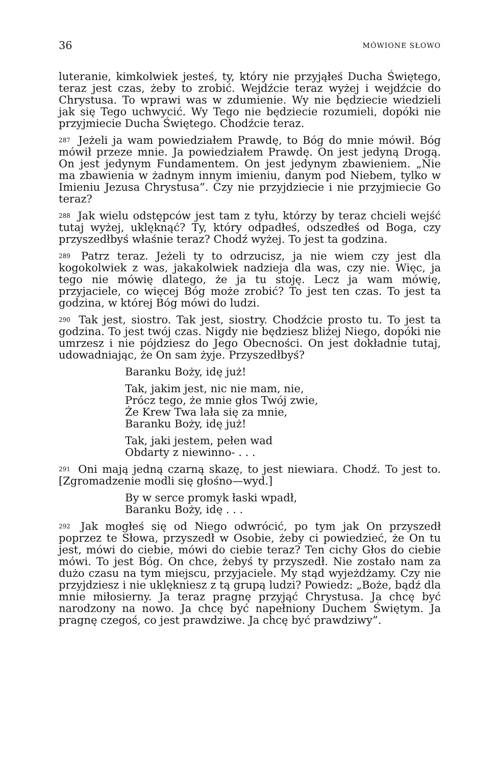36 MÓWIONE SŁOWO
luteranie, kimkolwiek jesteś, ty, który nie przyjąłeś Ducha Świętego, teraz jest czas, żeby to zrobić. Wejdźcie teraz wyżej i wejdźcie do Chrystusa. To wprawi was w zdumienie. Wy nie będziecie wiedzieli jak się Tego uchwycić. Wy Tego nie będziecie rozumieli, dopóki nie przyjmiecie Ducha Świętego. Chodźcie teraz.
<sup>287</sup> Jeżeli ja wam powiedziałem Prawdę, to Bóg do mnie mówił. Bóg mówił przeze mnie. Ja powiedziałem Prawdę. On jest jedyną Drogą. On jest jedynym Fundamentem. On jest jedynym zbawieniem. „Nie ma zbawienia w żadnym innym imieniu, danym pod Niebem, tylko w Imieniu Jezusa Chrystusa”. Czy nie przyjdziecie i nie przyjmiecie Go teraz?
<sup>288</sup> Jak wielu odstępców jest tam z tyłu, którzy by teraz chcieli wejść tutaj wyżej, uklęknąć? Ty, który odpadłeś, odszedłeś od Boga, czy przyszedłbyś właśnie teraz? Chodź wyżej. To jest ta godzina.
<sup>289</sup> Patrz teraz. Jeżeli ty to odrzucisz, ja nie wiem czy jest dla kogokolwiek z was, jakakolwiek nadzieja dla was, czy nie. Więc, ja tego nie mówię dlatego, że ja tu stoję. Lecz ja wam mówię, przyjaciele, co więcej Bóg może zrobić? To jest ten czas. To jest ta godzina, w której Bóg mówi do ludzi.
<sup>290</sup> Tak jest, siostro. Tak jest, siostry. Chodźcie prosto tu. To jest ta godzina. To jest twój czas. Nigdy nie będziesz bliżej Niego, dopóki nie umrzesz i nie pójdziesz do Jego Obecności. On jest dokładnie tutaj, udowadniając, że On sam żyje. Przyszedłbyś?
Baranku Boży, idę już!
Tak, jakim jest, nic nie mam, nie,
Prócz tego, że mnie głos Twój zwie,
Że Krew Twa lała się za mnie,
Baranku Boży, idę już!
Tak, jaki jestem, pełen wad
Obdarty z niewinno- . . .
<sup>291</sup> Oni mają jedną czarną skazę, to jest niewiara. Chodź. To jest to. [Zgromadzenie modli się głośno—wyd.]
By w serce promyk łaski wpadł,
Baranku Boży, idę . . .
<sup>292</sup> Jak mogłeś się od Niego odwrócić, po tym jak On przyszedł poprzez te Słowa, przyszedł w Osobie, żeby ci powiedzieć, że On tu jest, mówi do ciebie, mówi do ciebie teraz? Ten cichy Głos do ciebie mówi. To jest Bóg. On chce, żebyś ty przyszedł. Nie zostało nam za dużo czasu na tym miejscu, przyjaciele. My stąd wyjeżdżamy. Czy nie przyjdziesz i nie uklękniesz z tą grupą ludzi? Powiedz: „Boże, bądź dla mnie miłosierny. Ja teraz pragnę przyjąć Chrystusa. Ja chcę być narodzony na nowo. Ja chcę być napełniony Duchem Świętym. Ja pragnę czegoś, co jest prawdziwe. Ja chcę być prawdziwy”.